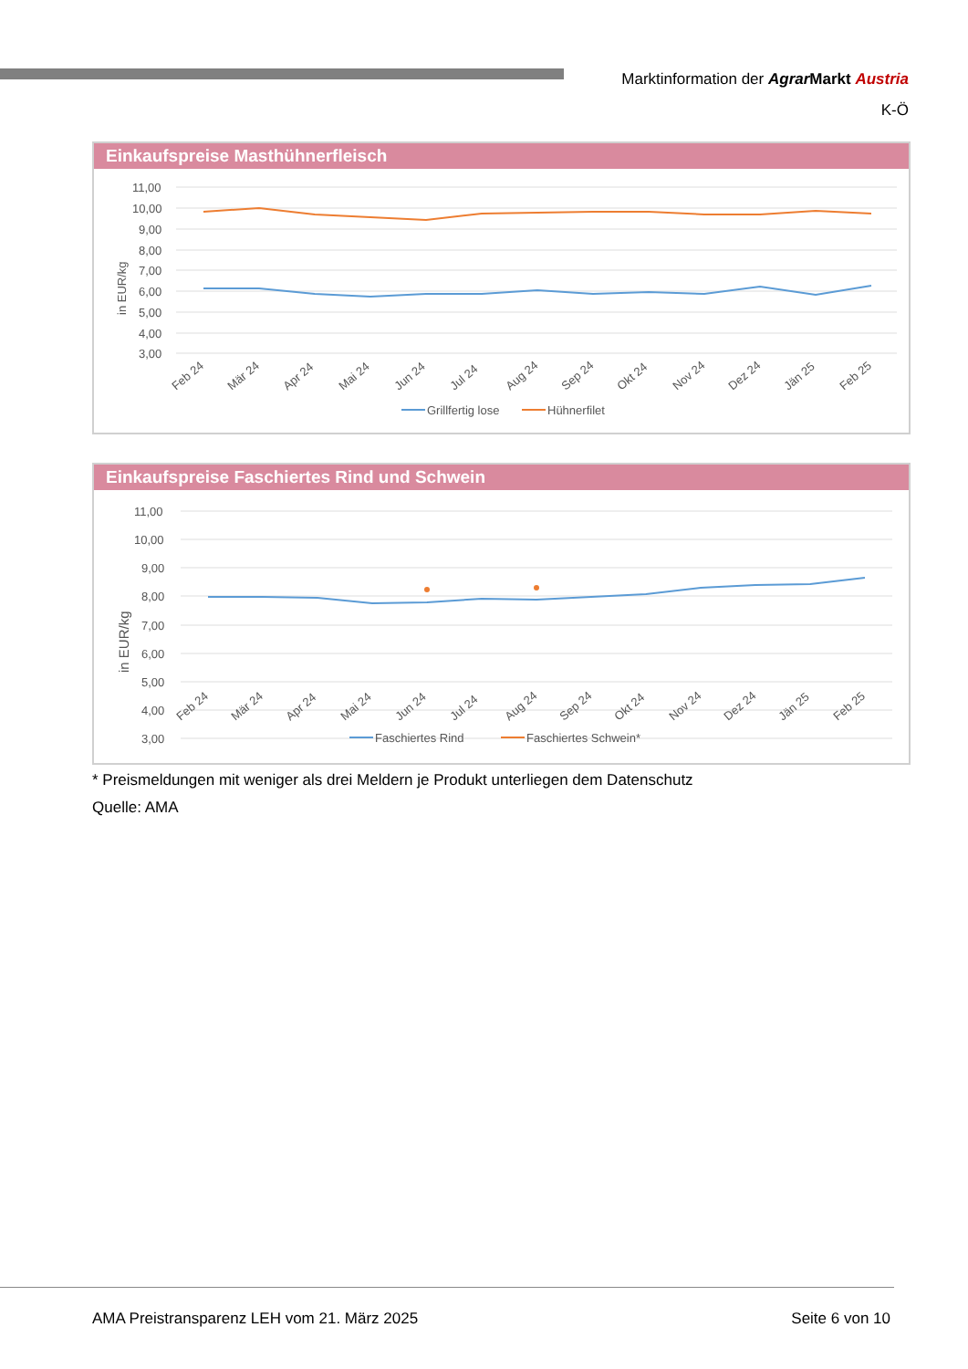Marktinformation der Agrar Markt Austria
K-Ö
Einkaufspreise Masthühnerfleisch
11,00
10,00
9,00
8,00
7,00
6,00
5,00
4,00
3,00
in EUR/kg
Feb 24
Mär 24
Apr 24
Mai 24
Jun 24
Jul 24
Aug 24
Sep 24
Okt 24
Nov 24
Dez 24
Jän 25
Feb 25
Grillfertig lose
Hühnerfilet
Einkaufspreise Faschiertes Rind und Schwein
11,00
10,00
9,00
8,00
7,00
6,00
5,00
4,00
3,00
in EUR/kg
Feb 24
Mär 24
Apr 24
Mai 24
Jun 24
Jul 24
Aug 24
Sep 24
Okt 24
Nov 24
Dez 24
Jän 25
Feb 25
Faschiertes Rind
Faschiertes Schwein*
* Preismeldungen mit weniger als drei Meldern je Produkt unterliegen dem Datenschutz
Quelle: AMA
AMA Preistransparenz LEH vom 21. März 2025 Seite 6 von 10